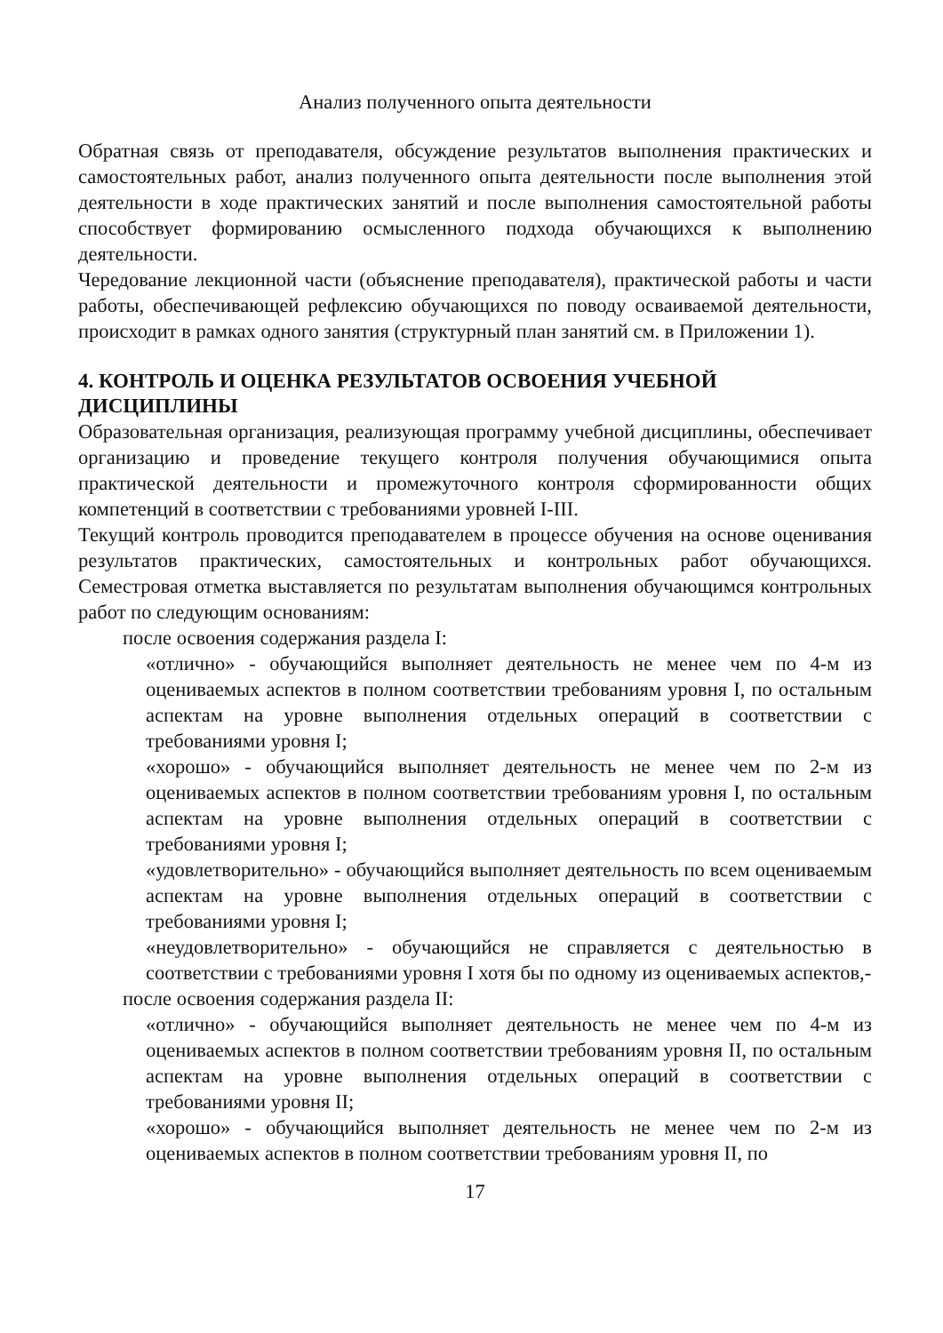Анализ полученного опыта деятельности
Обратная связь от преподавателя, обсуждение результатов выполнения практических и самостоятельных работ, анализ полученного опыта деятельности после выполнения этой деятельности в ходе практических занятий и после выполнения самостоятельной работы способствует формированию осмысленного подхода обучающихся к выполнению деятельности.
Чередование лекционной части (объяснение преподавателя), практической работы и части работы, обеспечивающей рефлексию обучающихся по поводу осваиваемой деятельности, происходит в рамках одного занятия (структурный план занятий см. в Приложении 1).
4. КОНТРОЛЬ И ОЦЕНКА РЕЗУЛЬТАТОВ ОСВОЕНИЯ УЧЕБНОЙ ДИСЦИПЛИНЫ
Образовательная организация, реализующая программу учебной дисциплины, обеспечивает организацию и проведение текущего контроля получения обучающимися опыта практической деятельности и промежуточного контроля сформированности общих компетенций в соответствии с требованиями уровней I-III.
Текущий контроль проводится преподавателем в процессе обучения на основе оценивания результатов практических, самостоятельных и контрольных работ обучающихся. Семестровая отметка выставляется по результатам выполнения обучающимся контрольных работ по следующим основаниям:
после освоения содержания раздела I:
«отлично» - обучающийся выполняет деятельность не менее чем по 4-м из оцениваемых аспектов в полном соответствии требованиям уровня I, по остальным аспектам на уровне выполнения отдельных операций в соответствии с требованиями уровня I;
«хорошо» - обучающийся выполняет деятельность не менее чем по 2-м из оцениваемых аспектов в полном соответствии требованиям уровня I, по остальным аспектам на уровне выполнения отдельных операций в соответствии с требованиями уровня I;
«удовлетворительно» - обучающийся выполняет деятельность по всем оцениваемым аспектам на уровне выполнения отдельных операций в соответствии с требованиями уровня I;
«неудовлетворительно» - обучающийся не справляется с деятельностью в соответствии с требованиями уровня I хотя бы по одному из оцениваемых аспектов,-
после освоения содержания раздела II:
«отлично» - обучающийся выполняет деятельность не менее чем по 4-м из оцениваемых аспектов в полном соответствии требованиям уровня II, по остальным аспектам на уровне выполнения отдельных операций в соответствии с требованиями уровня II;
«хорошо» - обучающийся выполняет деятельность не менее чем по 2-м из оцениваемых аспектов в полном соответствии требованиям уровня II, по
17